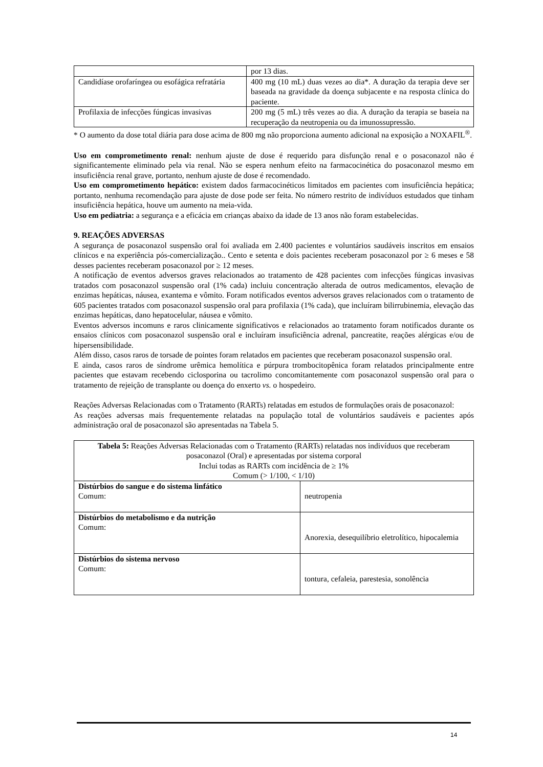| | por 13 dias. |
| Candidíase orofaríngea ou esofágica refratária | 400 mg (10 mL) duas vezes ao dia*. A duração da terapia deve ser baseada na gravidade da doença subjacente e na resposta clínica do paciente. |
| Profilaxia de infecções fúngicas invasivas | 200 mg (5 mL) três vezes ao dia. A duração da terapia se baseia na recuperação da neutropenia ou da imunossupressão. |
* O aumento da dose total diária para dose acima de 800 mg não proporciona aumento adicional na exposição a NOXAFIL<sup>®</sup>.
Uso em comprometimento renal: nenhum ajuste de dose é requerido para disfunção renal e o posaconazol não é significantemente eliminado pela via renal. Não se espera nenhum efeito na farmacocinética do posaconazol mesmo em insuficiência renal grave, portanto, nenhum ajuste de dose é recomendado.
Uso em comprometimento hepático: existem dados farmacocinéticos limitados em pacientes com insuficiência hepática; portanto, nenhuma recomendação para ajuste de dose pode ser feita. No número restrito de indivíduos estudados que tinham insuficiência hepática, houve um aumento na meia-vida.
Uso em pediatria: a segurança e a eficácia em crianças abaixo da idade de 13 anos não foram estabelecidas.
9. REAÇÕES ADVERSAS
A segurança de posaconazol suspensão oral foi avaliada em 2.400 pacientes e voluntários saudáveis inscritos em ensaios clínicos e na experiência pós-comercialização.. Cento e setenta e dois pacientes receberam posaconazol por ≥ 6 meses e 58 desses pacientes receberam posaconazol por ≥ 12 meses.
A notificação de eventos adversos graves relacionados ao tratamento de 428 pacientes com infecções fúngicas invasivas tratados com posaconazol suspensão oral (1% cada) incluiu concentração alterada de outros medicamentos, elevação de enzimas hepáticas, náusea, exantema e vômito. Foram notificados eventos adversos graves relacionados com o tratamento de 605 pacientes tratados com posaconazol suspensão oral para profilaxia (1% cada), que incluíram bilirrubinemia, elevação das enzimas hepáticas, dano hepatocelular, náusea e vômito.
Eventos adversos incomuns e raros clinicamente significativos e relacionados ao tratamento foram notificados durante os ensaios clínicos com posaconazol suspensão oral e incluíram insuficiência adrenal, pancreatite, reações alérgicas e/ou de hipersensibilidade.
Além disso, casos raros de torsade de pointes foram relatados em pacientes que receberam posaconazol suspensão oral.
E ainda, casos raros de síndrome urêmica hemolítica e púrpura trombocitopênica foram relatados principalmente entre pacientes que estavam recebendo ciclosporina ou tacrolimo concomitantemente com posaconazol suspensão oral para o tratamento de rejeição de transplante ou doença do enxerto vs. o hospedeiro.
Reações Adversas Relacionadas com o Tratamento (RARTs) relatadas em estudos de formulações orais de posaconazol:
As reações adversas mais frequentemente relatadas na população total de voluntários saudáveis e pacientes após administração oral de posaconazol são apresentadas na Tabela 5.
| Tabela 5: Reações Adversas Relacionadas com o Tratamento (RARTs) relatadas nos indivíduos que receberam posaconazol (Oral) e apresentadas por sistema corporal Inclui todas as RARTs com incidência de ≥ 1% Comum (> 1/100, < 1/10) | |
| Distúrbios do sangue e do sistema linfático Comum: | neutropenia |
| Distúrbios do metabolismo e da nutrição Comum: | Anorexia, desequilíbrio eletrolítico, hipocalemia |
| Distúrbios do sistema nervoso Comum: | tontura, cefaleia, parestesia, sonolência |
14